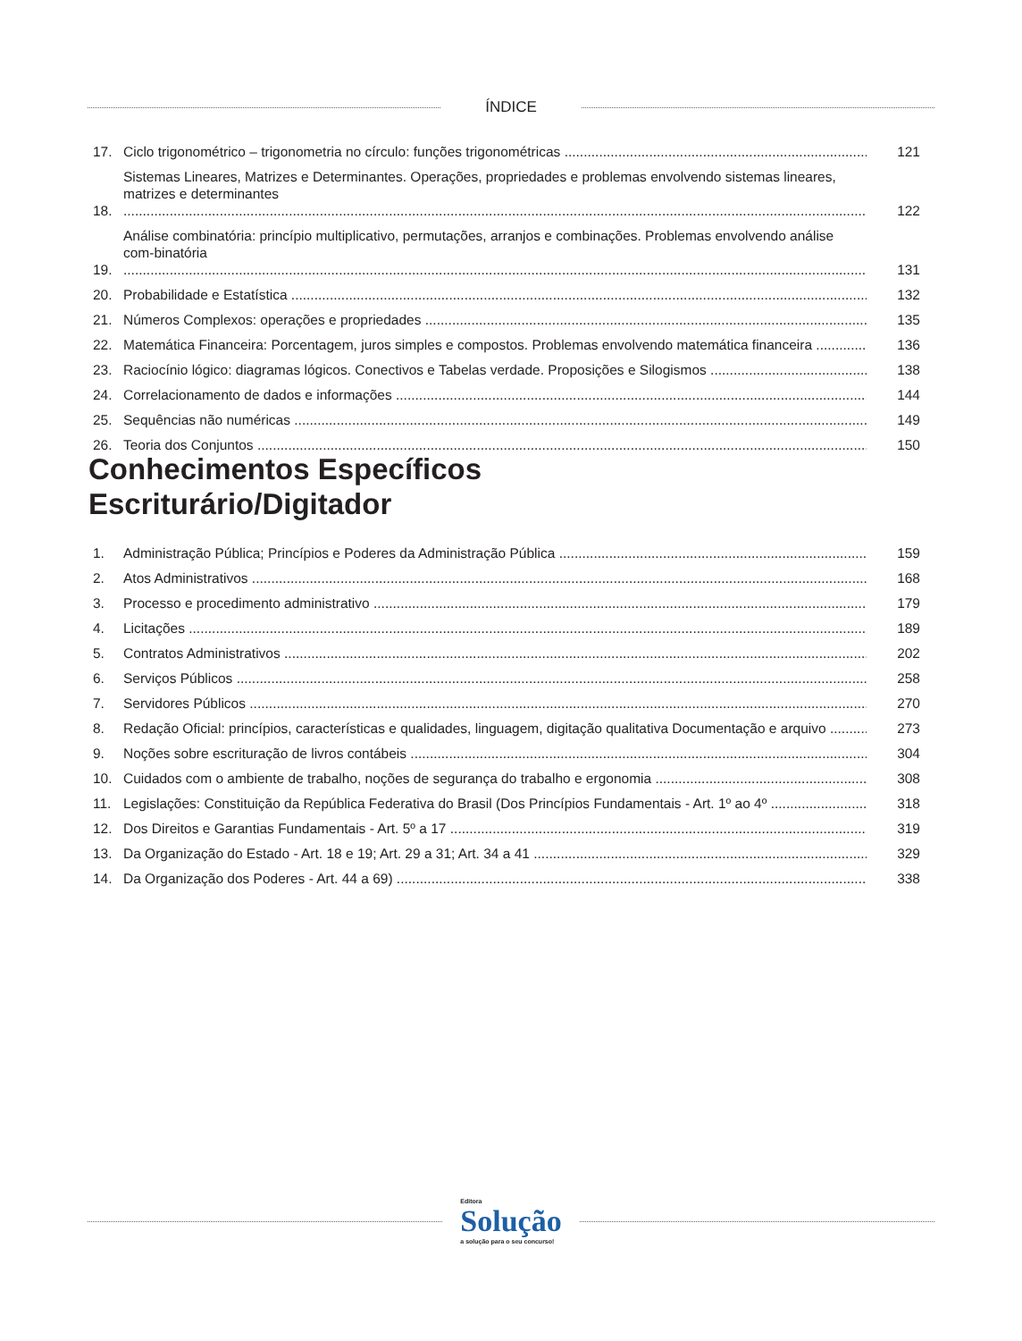ÍNDICE
17.
Ciclo trigonométrico – trigonometria no círculo: funções trigonométricas
121
18.
Sistemas Lineares, Matrizes e Determinantes. Operações, propriedades e problemas envolvendo sistemas lineares, matrizes e determinantes
122
19.
Análise combinatória: princípio multiplicativo, permutações, arranjos e combinações. Problemas envolvendo análise com-binatória
131
20.
Probabilidade e Estatística
132
21.
Números Complexos: operações e propriedades
135
22.
Matemática Financeira: Porcentagem, juros simples e compostos. Problemas envolvendo matemática financeira
136
23.
Raciocínio lógico: diagramas lógicos. Conectivos e Tabelas verdade. Proposições e Silogismos
138
24.
Correlacionamento de dados e informações
144
25.
Sequências não numéricas
149
26.
Teoria dos Conjuntos
150
Conhecimentos Específicos
Escriturário/Digitador
1.
Administração Pública; Princípios e Poderes da Administração Pública
159
2.
Atos Administrativos
168
3.
Processo e procedimento administrativo
179
4.
Licitações
189
5.
Contratos Administrativos
202
6.
Serviços Públicos
258
7.
Servidores Públicos
270
8.
Redação Oficial: princípios, características e qualidades, linguagem, digitação qualitativa Documentação e arquivo
273
9.
Noções sobre escrituração de livros contábeis
304
10.
Cuidados com o ambiente de trabalho, noções de segurança do trabalho e ergonomia
308
11.
Legislações: Constituição da República Federativa do Brasil (Dos Princípios Fundamentais - Art. 1º ao 4º
318
12.
Dos Direitos e Garantias Fundamentais - Art. 5º a 17
319
13.
Da Organização do Estado - Art. 18 e 19; Art. 29 a 31; Art. 34 a 41
329
14.
Da Organização dos Poderes - Art. 44 a 69)
338
Editora
Solução
a solução para o seu concurso!